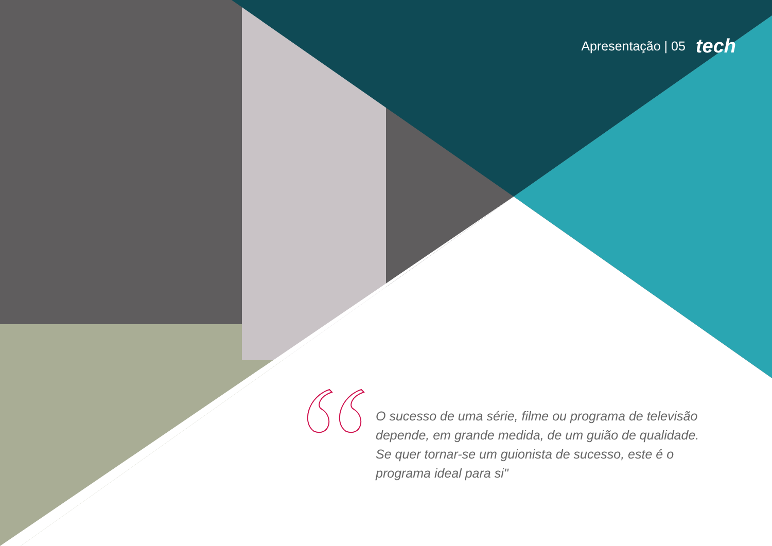Apresentação | 05 tech
O sucesso de uma série, filme ou programa de televisão depende, em grande medida, de um guião de qualidade. Se quer tornar-se um guionista de sucesso, este é o programa ideal para si"